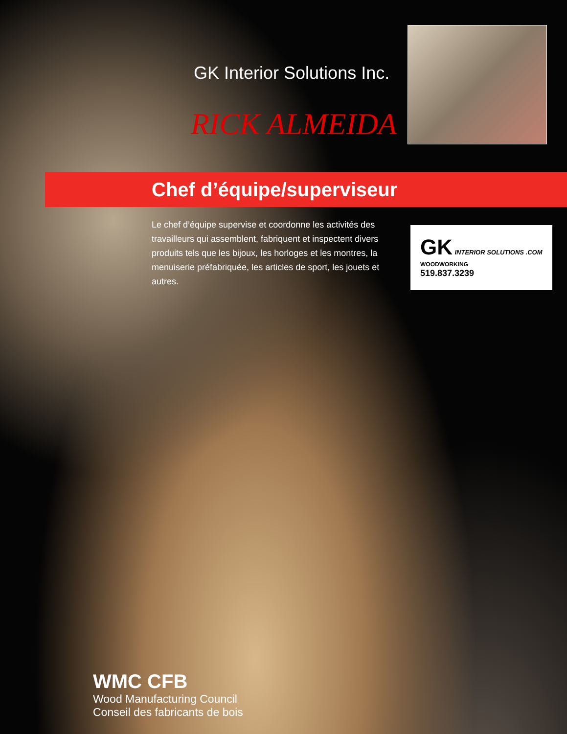GK Interior Solutions Inc.
RICK ALMEIDA
Chef d’équipe/superviseur
Le chef d’équipe supervise et coordonne les activités des travailleurs qui assemblent, fabriquent et inspectent divers produits tels que les bijoux, les horloges et les montres, la menuiserie préfabriquée, les articles de sport, les jouets et autres.
GK INTERIOR SOLUTIONS .COM
WOODWORKING
519.837.3239
WMC CFB
Wood Manufacturing Council
Conseil des fabricants de bois